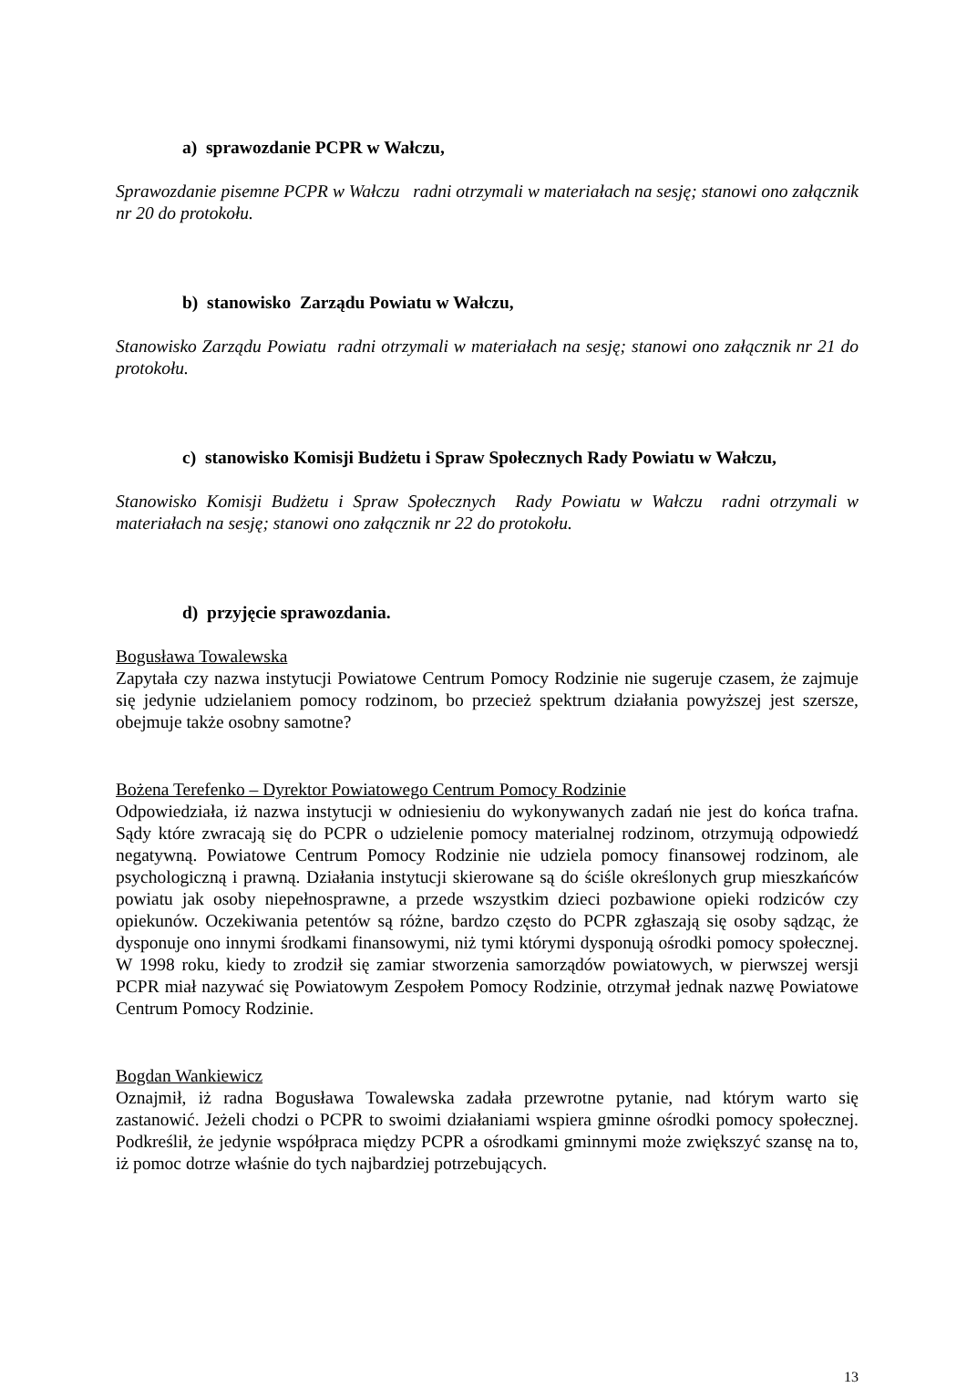a) sprawozdanie PCPR w Wałczu,
Sprawozdanie pisemne PCPR w Wałczu radni otrzymali w materiałach na sesję; stanowi ono załącznik nr 20 do protokołu.
b) stanowisko Zarządu Powiatu w Wałczu,
Stanowisko Zarządu Powiatu radni otrzymali w materiałach na sesję; stanowi ono załącznik nr 21 do protokołu.
c) stanowisko Komisji Budżetu i Spraw Społecznych Rady Powiatu w Wałczu,
Stanowisko Komisji Budżetu i Spraw Społecznych Rady Powiatu w Wałczu radni otrzymali w materiałach na sesję; stanowi ono załącznik nr 22 do protokołu.
d) przyjęcie sprawozdania.
Bogusława Towalewska
Zapytała czy nazwa instytucji Powiatowe Centrum Pomocy Rodzinie nie sugeruje czasem, że zajmuje się jedynie udzielaniem pomocy rodzinom, bo przecież spektrum działania powyższej jest szersze, obejmuje także osobny samotne?
Bożena Terefenko – Dyrektor Powiatowego Centrum Pomocy Rodzinie
Odpowiedziała, iż nazwa instytucji w odniesieniu do wykonywanych zadań nie jest do końca trafna. Sądy które zwracają się do PCPR o udzielenie pomocy materialnej rodzinom, otrzymują odpowiedź negatywną. Powiatowe Centrum Pomocy Rodzinie nie udziela pomocy finansowej rodzinom, ale psychologiczną i prawną. Działania instytucji skierowane są do ściśle określonych grup mieszkańców powiatu jak osoby niepełnosprawne, a przede wszystkim dzieci pozbawione opieki rodziców czy opiekunów. Oczekiwania petentów są różne, bardzo często do PCPR zgłaszają się osoby sądząc, że dysponuje ono innymi środkami finansowymi, niż tymi którymi dysponują ośrodki pomocy społecznej. W 1998 roku, kiedy to zrodził się zamiar stworzenia samorządów powiatowych, w pierwszej wersji PCPR miał nazywać się Powiatowym Zespołem Pomocy Rodzinie, otrzymał jednak nazwę Powiatowe Centrum Pomocy Rodzinie.
Bogdan Wankiewicz
Oznajmił, iż radna Bogusława Towalewska zadała przewrotne pytanie, nad którym warto się zastanowić. Jeżeli chodzi o PCPR to swoimi działaniami wspiera gminne ośrodki pomocy społecznej. Podkreślił, że jedynie współpraca między PCPR a ośrodkami gminnymi może zwiększyć szansę na to, iż pomoc dotrze właśnie do tych najbardziej potrzebujących.
13